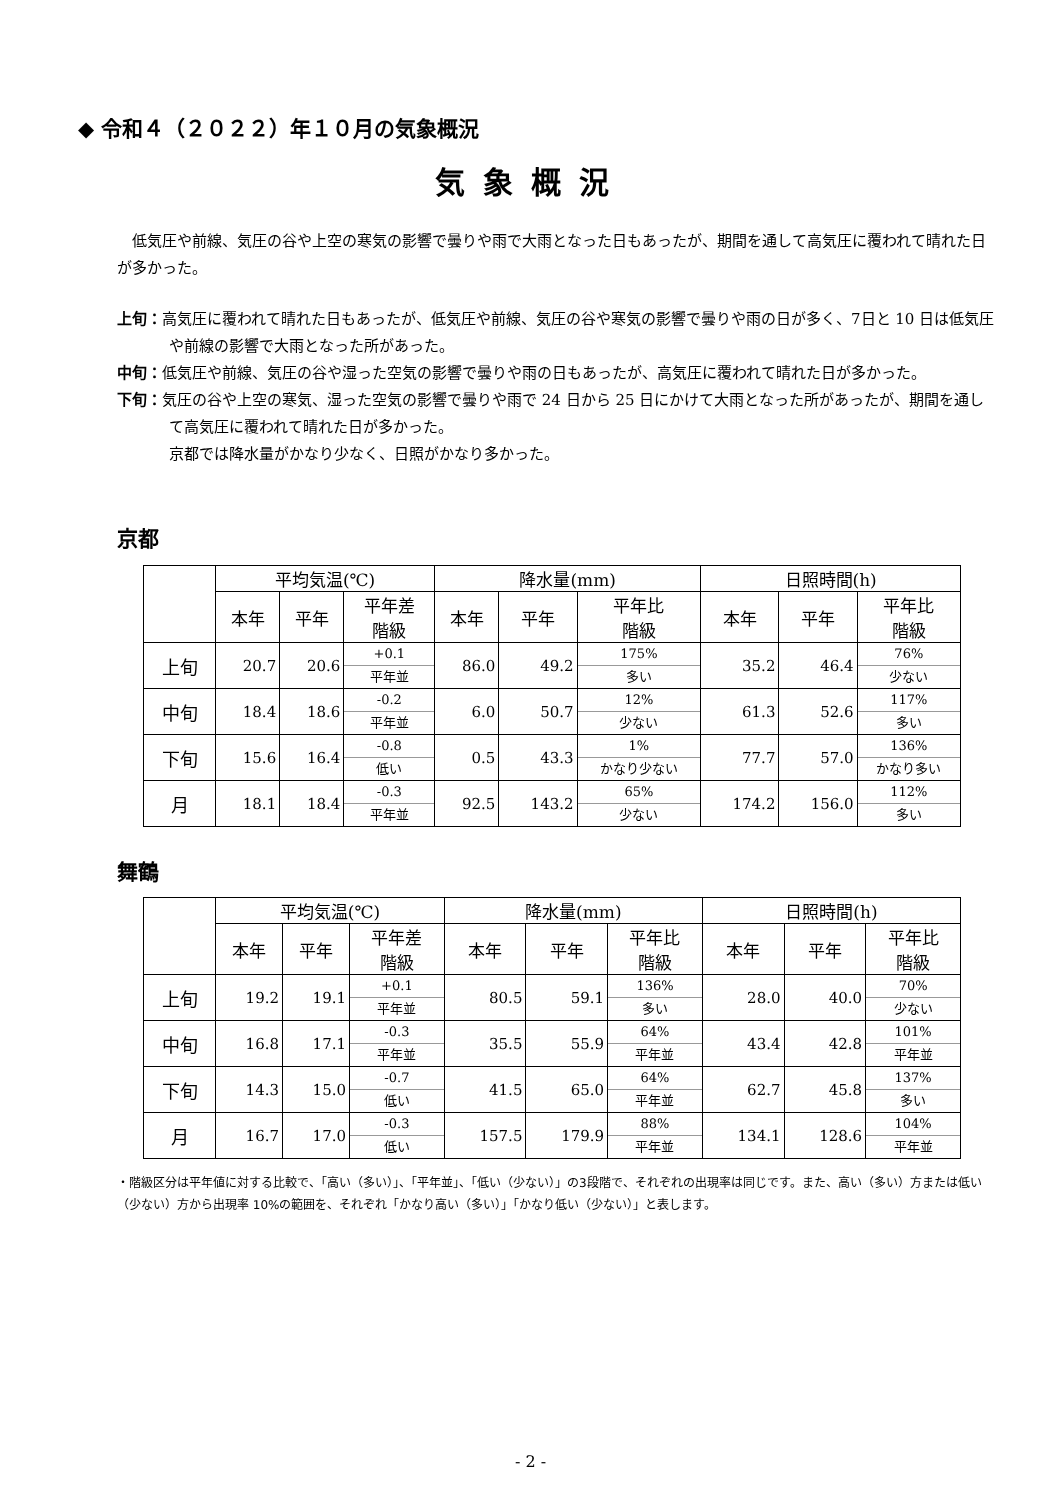◆ 令和４（２０２２）年１０月の気象概況
気象概況
低気圧や前線、気圧の谷や上空の寒気の影響で曇りや雨で大雨となった日もあったが、期間を通して高気圧に覆われて晴れた日が多かった。
上旬：高気圧に覆われて晴れた日もあったが、低気圧や前線、気圧の谷や寒気の影響で曇りや雨の日が多く、7日と 10 日は低気圧や前線の影響で大雨となった所があった。
中旬：低気圧や前線、気圧の谷や湿った空気の影響で曇りや雨の日もあったが、高気圧に覆われて晴れた日が多かった。
下旬：気圧の谷や上空の寒気、湿った空気の影響で曇りや雨で 24 日から 25 日にかけて大雨となった所があったが、期間を通して高気圧に覆われて晴れた日が多かった。
京都では降水量がかなり少なく、日照がかなり多かった。
京都
| | 平均気温(℃) | | | 降水量(mm) | | | 日照時間(h) | | |
| --- | --- | --- | --- | --- | --- | --- | --- | --- | --- |
| | 本年 | 平年 | 平年差 階級 | 本年 | 平年 | 平年比 階級 | 本年 | 平年 | 平年比 階級 |
| 上旬 | 20.7 | 20.6 | +0.1 平年並 | 86.0 | 49.2 | 175% 多い | 35.2 | 46.4 | 76% 少ない |
| 中旬 | 18.4 | 18.6 | -0.2 平年並 | 6.0 | 50.7 | 12% 少ない | 61.3 | 52.6 | 117% 多い |
| 下旬 | 15.6 | 16.4 | -0.8 低い | 0.5 | 43.3 | 1% かなり少ない | 77.7 | 57.0 | 136% かなり多い |
| 月 | 18.1 | 18.4 | -0.3 平年並 | 92.5 | 143.2 | 65% 少ない | 174.2 | 156.0 | 112% 多い |
舞鶴
| | 平均気温(℃) | | | 降水量(mm) | | | 日照時間(h) | | |
| --- | --- | --- | --- | --- | --- | --- | --- | --- | --- |
| | 本年 | 平年 | 平年差 階級 | 本年 | 平年 | 平年比 階級 | 本年 | 平年 | 平年比 階級 |
| 上旬 | 19.2 | 19.1 | +0.1 平年並 | 80.5 | 59.1 | 136% 多い | 28.0 | 40.0 | 70% 少ない |
| 中旬 | 16.8 | 17.1 | -0.3 平年並 | 35.5 | 55.9 | 64% 平年並 | 43.4 | 42.8 | 101% 平年並 |
| 下旬 | 14.3 | 15.0 | -0.7 低い | 41.5 | 65.0 | 64% 平年並 | 62.7 | 45.8 | 137% 多い |
| 月 | 16.7 | 17.0 | -0.3 低い | 157.5 | 179.9 | 88% 平年並 | 134.1 | 128.6 | 104% 平年並 |
・階級区分は平年値に対する比較で、「高い（多い）」、「平年並」、「低い（少ない）」の3段階で、それぞれの出現率は同じです。また、高い（多い）方または低い（少ない）方から出現率 10%の範囲を、それぞれ「かなり高い（多い）」「かなり低い（少ない）」と表します。
- 2 -